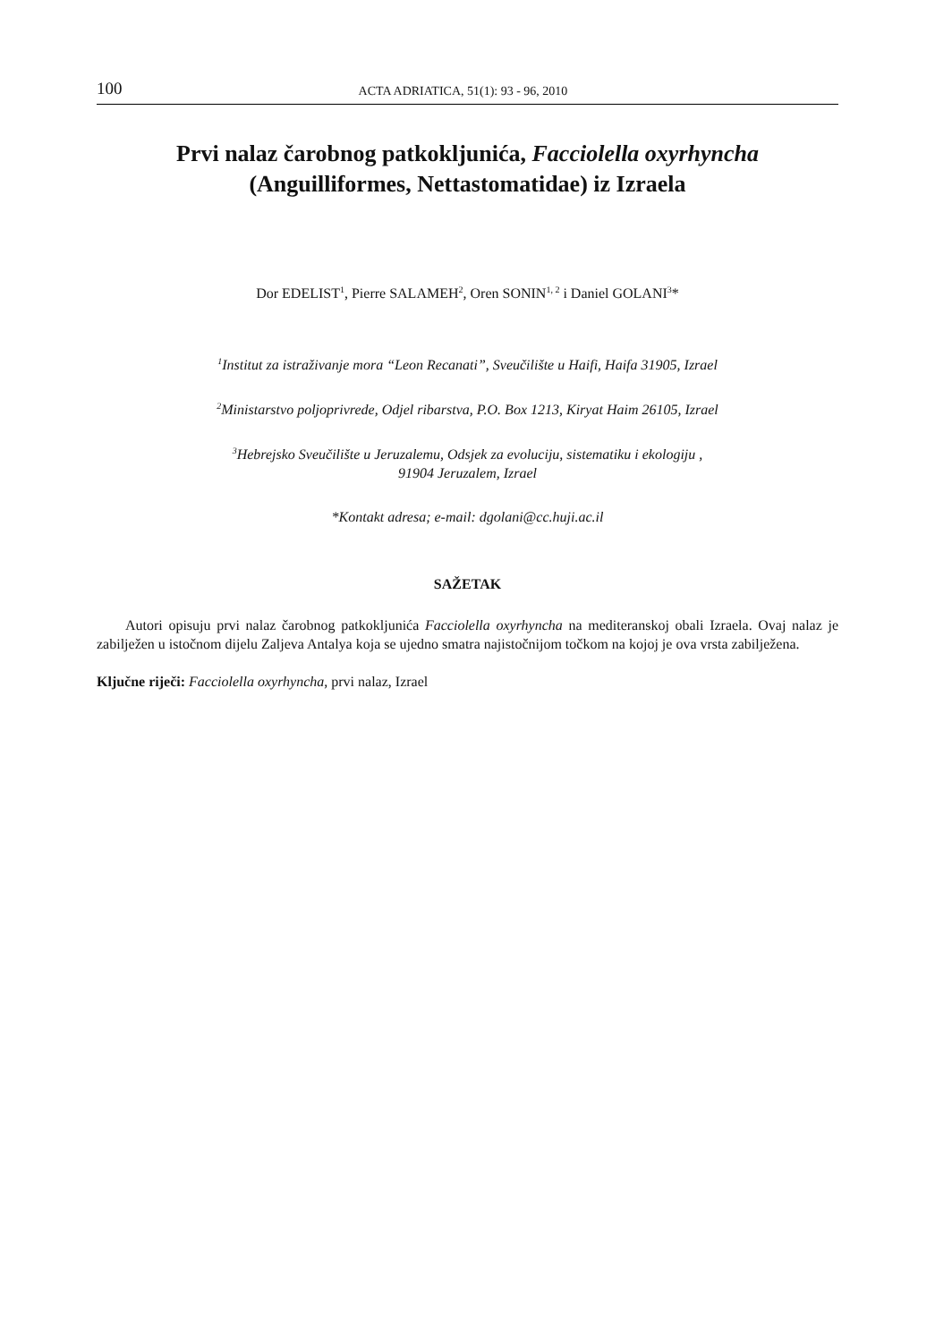100 ACTA ADRIATICA, 51(1): 93 - 96, 2010
Prvi nalaz čarobnog patkokljunića, Facciolella oxyrhyncha
(Anguilliformes, Nettastomatidae) iz Izraela
Dor EDELIST<sup>1</sup>, Pierre SALAMEH<sup>2</sup>, Oren SONIN<sup>1, 2</sup> i Daniel GOLANI<sup>3</sup>*
<sup>1</sup> Institut za istraživanje mora “Leon Recanati”, Sveučilište u Haifi, Haifa 31905, Izrael
<sup>2</sup> Ministarstvo poljoprivrede, Odjel ribarstva, P.O. Box 1213, Kiryat Haim 26105, Izrael
<sup>3</sup> Hebrejsko Sveučilište u Jeruzalemu, Odsjek za evoluciju, sistematiku i ekologiju ,
91904 Jeruzalem, Izrael
*Kontakt adresa; e-mail: dgolani@cc.huji.ac.il
SAŽETAK
Autori opisuju prvi nalaz čarobnog patkokljunića Facciolella oxyrhyncha na mediteranskoj obali Izraela. Ovaj nalaz je zabilježen u istočnom dijelu Zaljeva Antalya koja se ujedno smatra najistočnijom točkom na kojoj je ova vrsta zabilježena.
Ključne riječi: Facciolella oxyrhyncha, prvi nalaz, Izrael